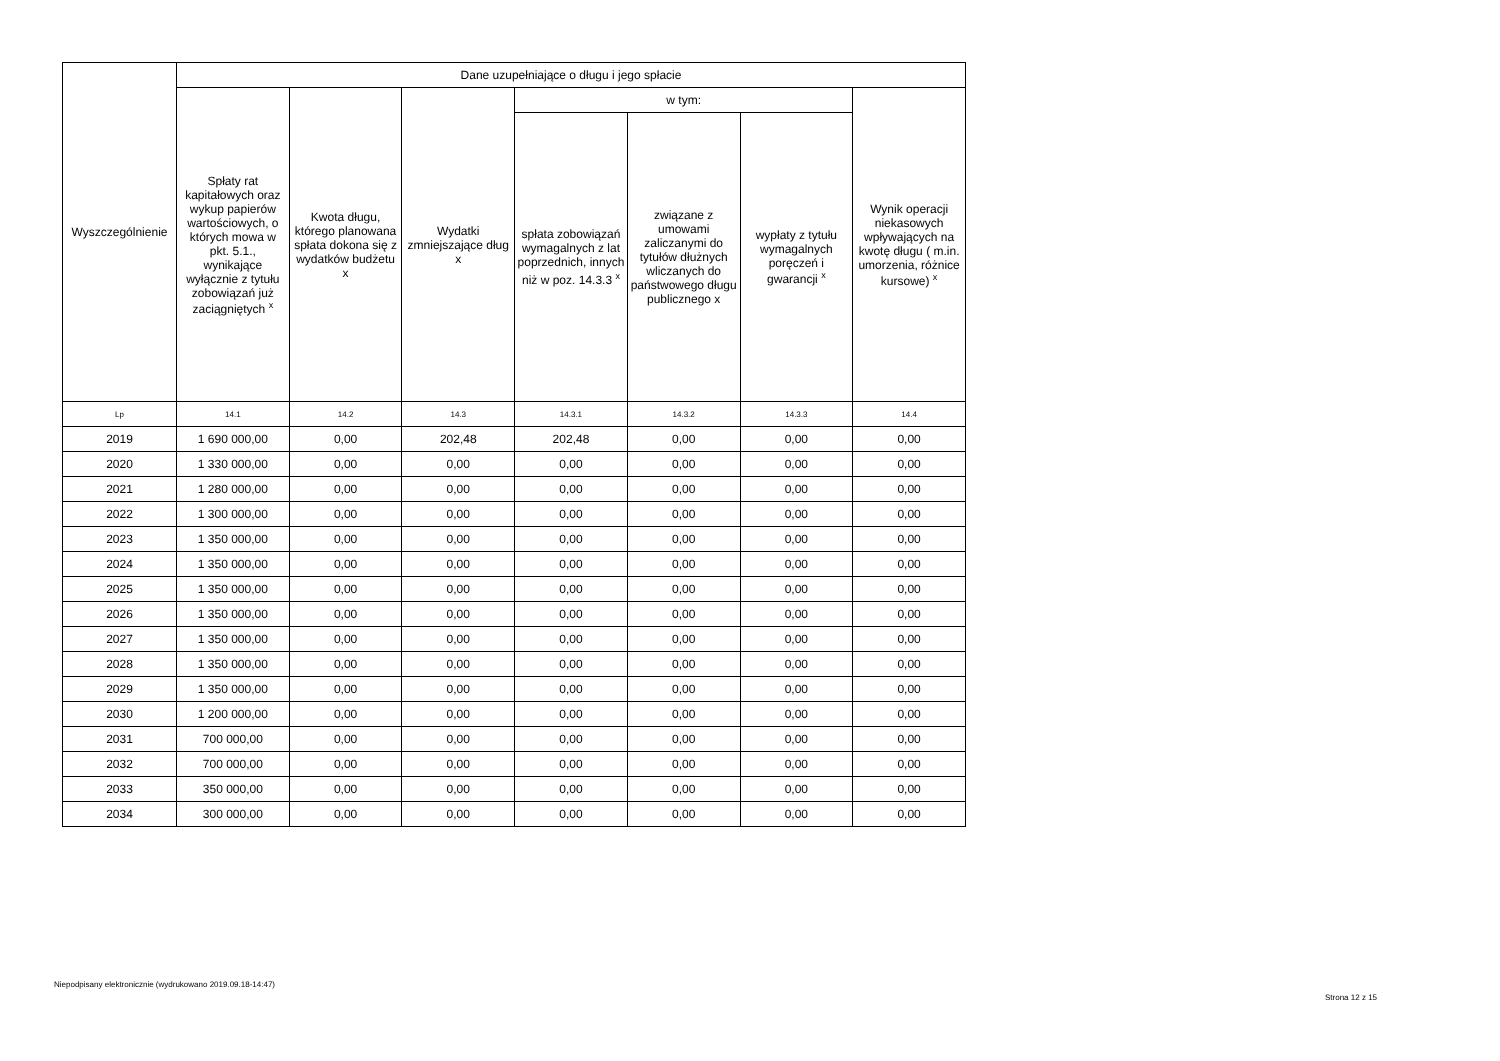| Wyszczególnienie | Dane uzupełniające o długu i jego spłacie | | | | | | |
| --- | --- | --- | --- | --- | --- | --- | --- |
| | Spłaty rat kapitałowych oraz wykup papierów wartościowych, o których mowa w pkt. 5.1., wynikające wyłącznie z tytułu zobowiązań już zaciągniętych <sup>x</sup> | Kwota długu, którego planowana spłata dokona się z wydatków budżetu x | Wydatki zmniejszające dług x | w tym: | | | Wynik operacji niekasowych wpływających na kwotę długu ( m.in. umorzenia, różnice kursowe) <sup>x</sup> |
| | | | | spłata zobowiązań wymagalnych z lat poprzednich, innych niż w poz. 14.3.3 <sup>x</sup> | związane z umowami zaliczanymi do tytułów dłużnych wliczanych do państwowego długu publicznego x | wypłaty z tytułu wymagalnych poręczeń i gwarancji <sup>x</sup> | |
| Lp | 14.1 | 14.2 | 14.3 | 14.3.1 | 14.3.2 | 14.3.3 | 14.4 |
| 2019 | 1 690 000,00 | 0,00 | 202,48 | 202,48 | 0,00 | 0,00 | 0,00 |
| 2020 | 1 330 000,00 | 0,00 | 0,00 | 0,00 | 0,00 | 0,00 | 0,00 |
| 2021 | 1 280 000,00 | 0,00 | 0,00 | 0,00 | 0,00 | 0,00 | 0,00 |
| 2022 | 1 300 000,00 | 0,00 | 0,00 | 0,00 | 0,00 | 0,00 | 0,00 |
| 2023 | 1 350 000,00 | 0,00 | 0,00 | 0,00 | 0,00 | 0,00 | 0,00 |
| 2024 | 1 350 000,00 | 0,00 | 0,00 | 0,00 | 0,00 | 0,00 | 0,00 |
| 2025 | 1 350 000,00 | 0,00 | 0,00 | 0,00 | 0,00 | 0,00 | 0,00 |
| 2026 | 1 350 000,00 | 0,00 | 0,00 | 0,00 | 0,00 | 0,00 | 0,00 |
| 2027 | 1 350 000,00 | 0,00 | 0,00 | 0,00 | 0,00 | 0,00 | 0,00 |
| 2028 | 1 350 000,00 | 0,00 | 0,00 | 0,00 | 0,00 | 0,00 | 0,00 |
| 2029 | 1 350 000,00 | 0,00 | 0,00 | 0,00 | 0,00 | 0,00 | 0,00 |
| 2030 | 1 200 000,00 | 0,00 | 0,00 | 0,00 | 0,00 | 0,00 | 0,00 |
| 2031 | 700 000,00 | 0,00 | 0,00 | 0,00 | 0,00 | 0,00 | 0,00 |
| 2032 | 700 000,00 | 0,00 | 0,00 | 0,00 | 0,00 | 0,00 | 0,00 |
| 2033 | 350 000,00 | 0,00 | 0,00 | 0,00 | 0,00 | 0,00 | 0,00 |
| 2034 | 300 000,00 | 0,00 | 0,00 | 0,00 | 0,00 | 0,00 | 0,00 |
Niepodpisany elektronicznie (wydrukowano 2019.09.18-14:47)
Strona 12 z 15